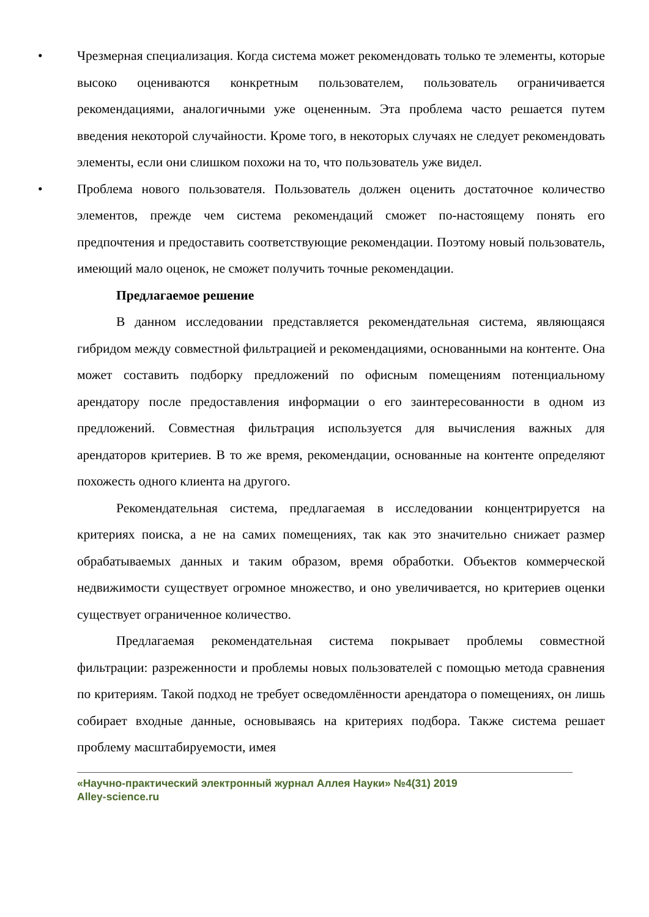• Чрезмерная специализация. Когда система может рекомендовать только те элементы, которые высоко оцениваются конкретным пользователем, пользователь ограничивается рекомендациями, аналогичными уже оцененным. Эта проблема часто решается путем введения некоторой случайности. Кроме того, в некоторых случаях не следует рекомендовать элементы, если они слишком похожи на то, что пользователь уже видел.
• Проблема нового пользователя. Пользователь должен оценить достаточное количество элементов, прежде чем система рекомендаций сможет по-настоящему понять его предпочтения и предоставить соответствующие рекомендации. Поэтому новый пользователь, имеющий мало оценок, не сможет получить точные рекомендации.
Предлагаемое решение
В данном исследовании представляется рекомендательная система, являющаяся гибридом между совместной фильтрацией и рекомендациями, основанными на контенте. Она может составить подборку предложений по офисным помещениям потенциальному арендатору после предоставления информации о его заинтересованности в одном из предложений. Совместная фильтрация используется для вычисления важных для арендаторов критериев. В то же время, рекомендации, основанные на контенте определяют похожесть одного клиента на другого.
Рекомендательная система, предлагаемая в исследовании концентрируется на критериях поиска, а не на самих помещениях, так как это значительно снижает размер обрабатываемых данных и таким образом, время обработки. Объектов коммерческой недвижимости существует огромное множество, и оно увеличивается, но критериев оценки существует ограниченное количество.
Предлагаемая рекомендательная система покрывает проблемы совместной фильтрации: разреженности и проблемы новых пользователей с помощью метода сравнения по критериям. Такой подход не требует осведомлённости арендатора о помещениях, он лишь собирает входные данные, основываясь на критериях подбора. Также система решает проблему масштабируемости, имея
«Научно-практический электронный журнал Аллея Науки» №4(31) 2019
Alley-science.ru